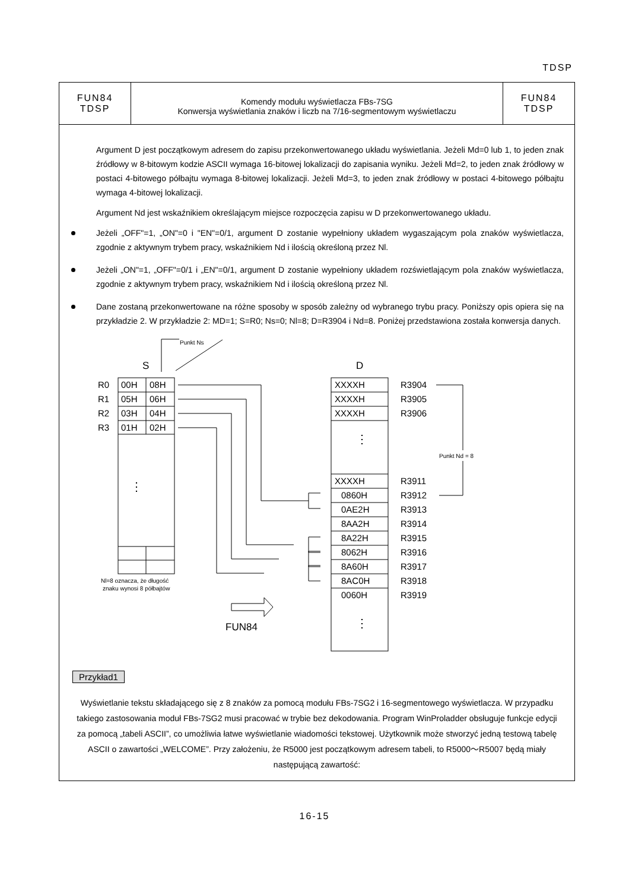TDSP
FUN84
TDSP
Komendy modułu wyświetlacza FBs-7SG
Konwersja wyświetlania znaków i liczb na 7/16-segmentowym wyświetlaczu
FUN84
TDSP
Argument D jest początkowym adresem do zapisu przekonwertowanego układu wyświetlania. Jeżeli Md=0 lub 1, to jeden znak źródłowy w 8-bitowym kodzie ASCII wymaga 16-bitowej lokalizacji do zapisania wyniku. Jeżeli Md=2, to jeden znak źródłowy w postaci 4-bitowego półbajtu wymaga 8-bitowej lokalizacji. Jeżeli Md=3, to jeden znak źródłowy w postaci 4-bitowego półbajtu wymaga 4-bitowej lokalizacji.
Argument Nd jest wskaźnikiem określającym miejsce rozpoczęcia zapisu w D przekonwertowanego układu.
Jeżeli „OFF"=1, „ON"=0 i "EN"=0/1, argument D zostanie wypełniony układem wygaszającym pola znaków wyświetlacza, zgodnie z aktywnym trybem pracy, wskaźnikiem Nd i ilością określoną przez Nl.
Jeżeli „ON"=1, „OFF"=0/1 i „EN"=0/1, argument D zostanie wypełniony układem rozświetlającym pola znaków wyświetlacza, zgodnie z aktywnym trybem pracy, wskaźnikiem Nd i ilością określoną przez Nl.
Dane zostaną przekonwertowane na różne sposoby w sposób zależny od wybranego trybu pracy. Poniższy opis opiera się na przykładzie 2. W przykładzie 2: MD=1; S=R0; Ns=0; Nl=8; D=R3904 i Nd=8. Poniżej przedstawiona została konwersja danych.
Punkt Ns
S
D
R0
R1
R2
R3
00H
08H
05H
06H
03H
04H
01H
02H
XXXXH
XXXXH
XXXXH
XXXXH
0860H
0AE2H
8AA2H
8A22H
8062H
8A60H
8AC0H
0060H
R3904
R3905
R3906
R3911
R3912
R3913
R3914
R3915
R3916
R3917
R3918
R3919
Punkt Nd = 8
Nl=8 oznacza, że długość
znaku wynosi 8 półbajtów
FUN84
⋮
⋮
⋮
Przykład1
Wyświetlanie tekstu składającego się z 8 znaków za pomocą modułu FBs-7SG2 i 16-segmentowego wyświetlacza. W przypadku takiego zastosowania moduł FBs-7SG2 musi pracować w trybie bez dekodowania. Program WinProladder obsługuje funkcje edycji za pomocą „tabeli ASCII”, co umożliwia łatwe wyświetlanie wiadomości tekstowej. Użytkownik może stworzyć jedną testową tabelę ASCII o zawartości „WELCOME”. Przy założeniu, że R5000 jest początkowym adresem tabeli, to R5000～R5007 będą miały następującą zawartość:
16-15